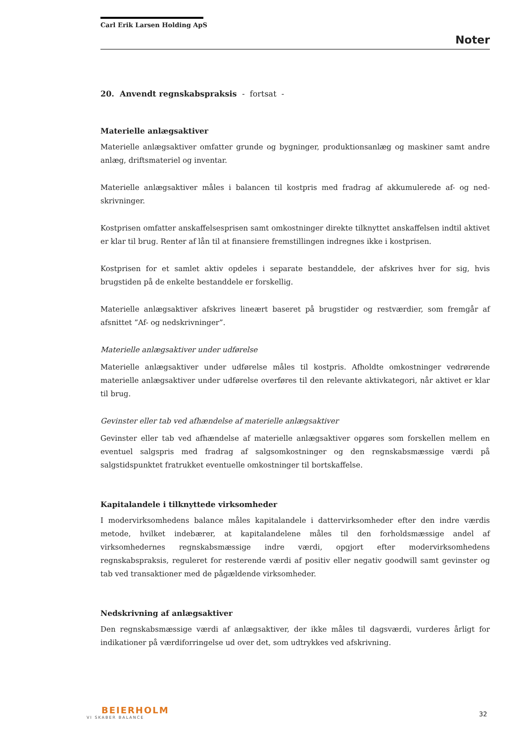Carl Erik Larsen Holding ApS
Noter
20. Anvendt regnskabspraksis - fortsat -
Materielle anlægsaktiver
Materielle anlægsaktiver omfatter grunde og bygninger, produktionsanlæg og maskiner samt andre anlæg, driftsmateriel og inventar.
Materielle anlægsaktiver måles i balancen til kostpris med fradrag af akkumulerede af- og ned-skrivninger.
Kostprisen omfatter anskaffelsesprisen samt omkostninger direkte tilknyttet anskaffelsen indtil aktivet er klar til brug. Renter af lån til at finansiere fremstillingen indregnes ikke i kostprisen.
Kostprisen for et samlet aktiv opdeles i separate bestanddele, der afskrives hver for sig, hvis brugstiden på de enkelte bestanddele er forskellig.
Materielle anlægsaktiver afskrives lineært baseret på brugstider og restværdier, som fremgår af afsnittet ”Af- og nedskrivninger”.
Materielle anlægsaktiver under udførelse
Materielle anlægsaktiver under udførelse måles til kostpris. Afholdte omkostninger vedrørende materielle anlægsaktiver under udførelse overføres til den relevante aktivkategori, når aktivet er klar til brug.
Gevinster eller tab ved afhændelse af materielle anlægsaktiver
Gevinster eller tab ved afhændelse af materielle anlægsaktiver opgøres som forskellen mellem en eventuel salgspris med fradrag af salgsomkostninger og den regnskabsmæssige værdi på salgstidspunktet fratrukket eventuelle omkostninger til bortskaffelse.
Kapitalandele i tilknyttede virksomheder
I modervirksomhedens balance måles kapitalandele i dattervirksomheder efter den indre værdis metode, hvilket indebærer, at kapitalandelene måles til den forholdsmæssige andel af virksomhedernes regnskabsmæssige indre værdi, opgjort efter modervirksomhedens regnskabspraksis, reguleret for resterende værdi af positiv eller negativ goodwill samt gevinster og tab ved transaktioner med de pågældende virksomheder.
Nedskrivning af anlægsaktiver
Den regnskabsmæssige værdi af anlægsaktiver, der ikke måles til dagsværdi, vurderes årligt for indikationer på værdiforringelse ud over det, som udtrykkes ved afskrivning.
BEIERHOLM
VI SKABER BALANCE
32